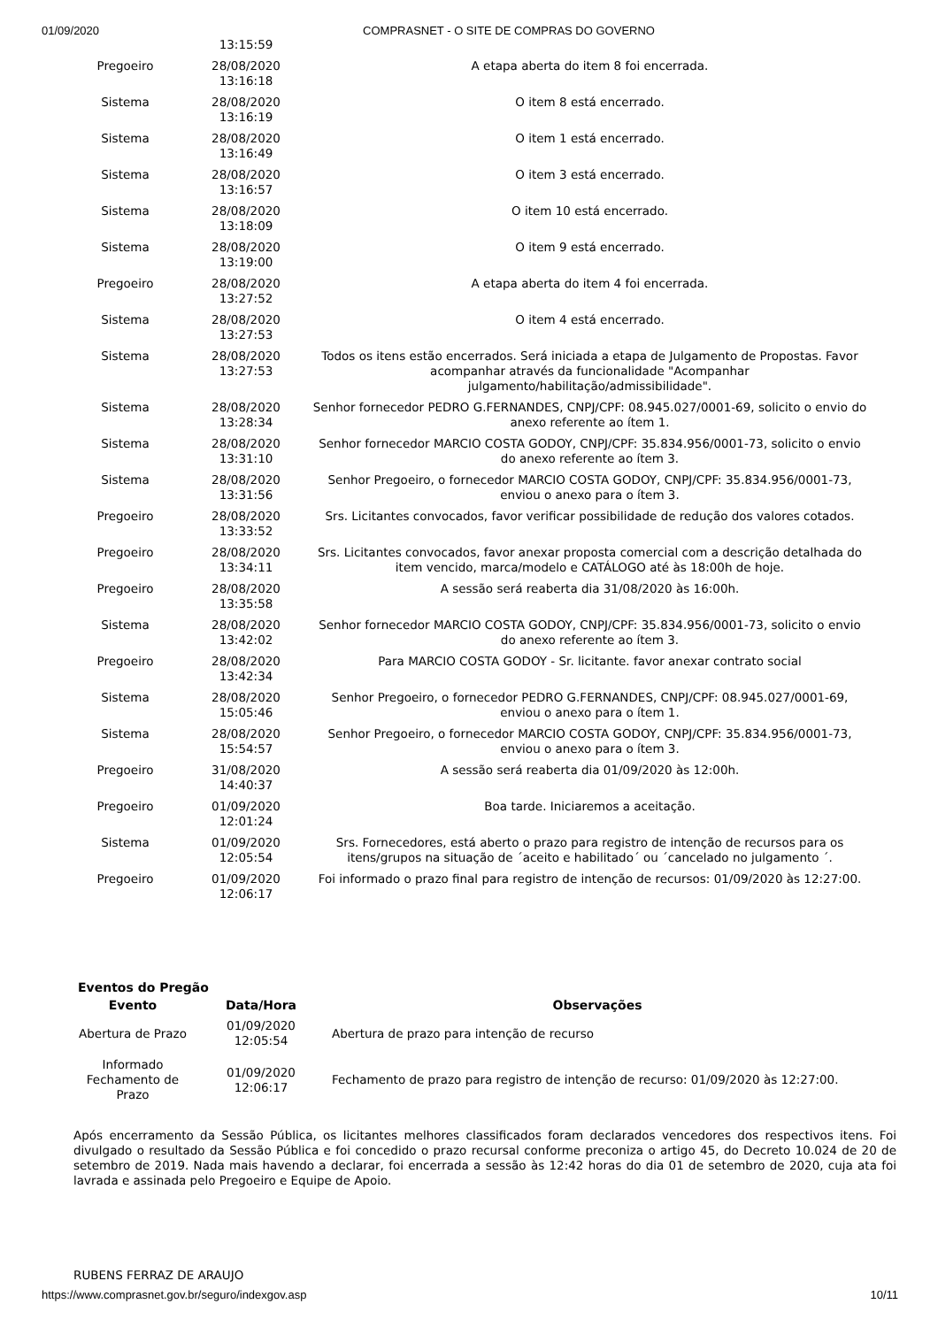01/09/2020 COMPRASNET - O SITE DE COMPRAS DO GOVERNO
| | 13:15:59 | |
| Pregoeiro | 28/08/2020 13:16:18 | A etapa aberta do item 8 foi encerrada. |
| Sistema | 28/08/2020 13:16:19 | O item 8 está encerrado. |
| Sistema | 28/08/2020 13:16:49 | O item 1 está encerrado. |
| Sistema | 28/08/2020 13:16:57 | O item 3 está encerrado. |
| Sistema | 28/08/2020 13:18:09 | O item 10 está encerrado. |
| Sistema | 28/08/2020 13:19:00 | O item 9 está encerrado. |
| Pregoeiro | 28/08/2020 13:27:52 | A etapa aberta do item 4 foi encerrada. |
| Sistema | 28/08/2020 13:27:53 | O item 4 está encerrado. |
| Sistema | 28/08/2020 13:27:53 | Todos os itens estão encerrados. Será iniciada a etapa de Julgamento de Propostas. Favor acompanhar através da funcionalidade "Acompanhar julgamento/habilitação/admissibilidade". |
| Sistema | 28/08/2020 13:28:34 | Senhor fornecedor PEDRO G.FERNANDES, CNPJ/CPF: 08.945.027/0001-69, solicito o envio do anexo referente ao ítem 1. |
| Sistema | 28/08/2020 13:31:10 | Senhor fornecedor MARCIO COSTA GODOY, CNPJ/CPF: 35.834.956/0001-73, solicito o envio do anexo referente ao ítem 3. |
| Sistema | 28/08/2020 13:31:56 | Senhor Pregoeiro, o fornecedor MARCIO COSTA GODOY, CNPJ/CPF: 35.834.956/0001-73, enviou o anexo para o ítem 3. |
| Pregoeiro | 28/08/2020 13:33:52 | Srs. Licitantes convocados, favor verificar possibilidade de redução dos valores cotados. |
| Pregoeiro | 28/08/2020 13:34:11 | Srs. Licitantes convocados, favor anexar proposta comercial com a descrição detalhada do item vencido, marca/modelo e CATÁLOGO até às 18:00h de hoje. |
| Pregoeiro | 28/08/2020 13:35:58 | A sessão será reaberta dia 31/08/2020 às 16:00h. |
| Sistema | 28/08/2020 13:42:02 | Senhor fornecedor MARCIO COSTA GODOY, CNPJ/CPF: 35.834.956/0001-73, solicito o envio do anexo referente ao ítem 3. |
| Pregoeiro | 28/08/2020 13:42:34 | Para MARCIO COSTA GODOY - Sr. licitante. favor anexar contrato social |
| Sistema | 28/08/2020 15:05:46 | Senhor Pregoeiro, o fornecedor PEDRO G.FERNANDES, CNPJ/CPF: 08.945.027/0001-69, enviou o anexo para o ítem 1. |
| Sistema | 28/08/2020 15:54:57 | Senhor Pregoeiro, o fornecedor MARCIO COSTA GODOY, CNPJ/CPF: 35.834.956/0001-73, enviou o anexo para o ítem 3. |
| Pregoeiro | 31/08/2020 14:40:37 | A sessão será reaberta dia 01/09/2020 às 12:00h. |
| Pregoeiro | 01/09/2020 12:01:24 | Boa tarde. Iniciaremos a aceitação. |
| Sistema | 01/09/2020 12:05:54 | Srs. Fornecedores, está aberto o prazo para registro de intenção de recursos para os itens/grupos na situação de ´aceito e habilitado´ ou ´cancelado no julgamento ´. |
| Pregoeiro | 01/09/2020 12:06:17 | Foi informado o prazo final para registro de intenção de recursos: 01/09/2020 às 12:27:00. |
Eventos do Pregão
| Evento | Data/Hora | Observações |
| --- | --- | --- |
| Abertura de Prazo | 01/09/2020 12:05:54 | Abertura de prazo para intenção de recurso |
| Informado Fechamento de Prazo | 01/09/2020 12:06:17 | Fechamento de prazo para registro de intenção de recurso: 01/09/2020 às 12:27:00. |
Após encerramento da Sessão Pública, os licitantes melhores classificados foram declarados vencedores dos respectivos itens. Foi divulgado o resultado da Sessão Pública e foi concedido o prazo recursal conforme preconiza o artigo 45, do Decreto 10.024 de 20 de setembro de 2019. Nada mais havendo a declarar, foi encerrada a sessão às 12:42 horas do dia 01 de setembro de 2020, cuja ata foi lavrada e assinada pelo Pregoeiro e Equipe de Apoio.
RUBENS FERRAZ DE ARAUJO
https://www.comprasnet.gov.br/seguro/indexgov.asp 10/11